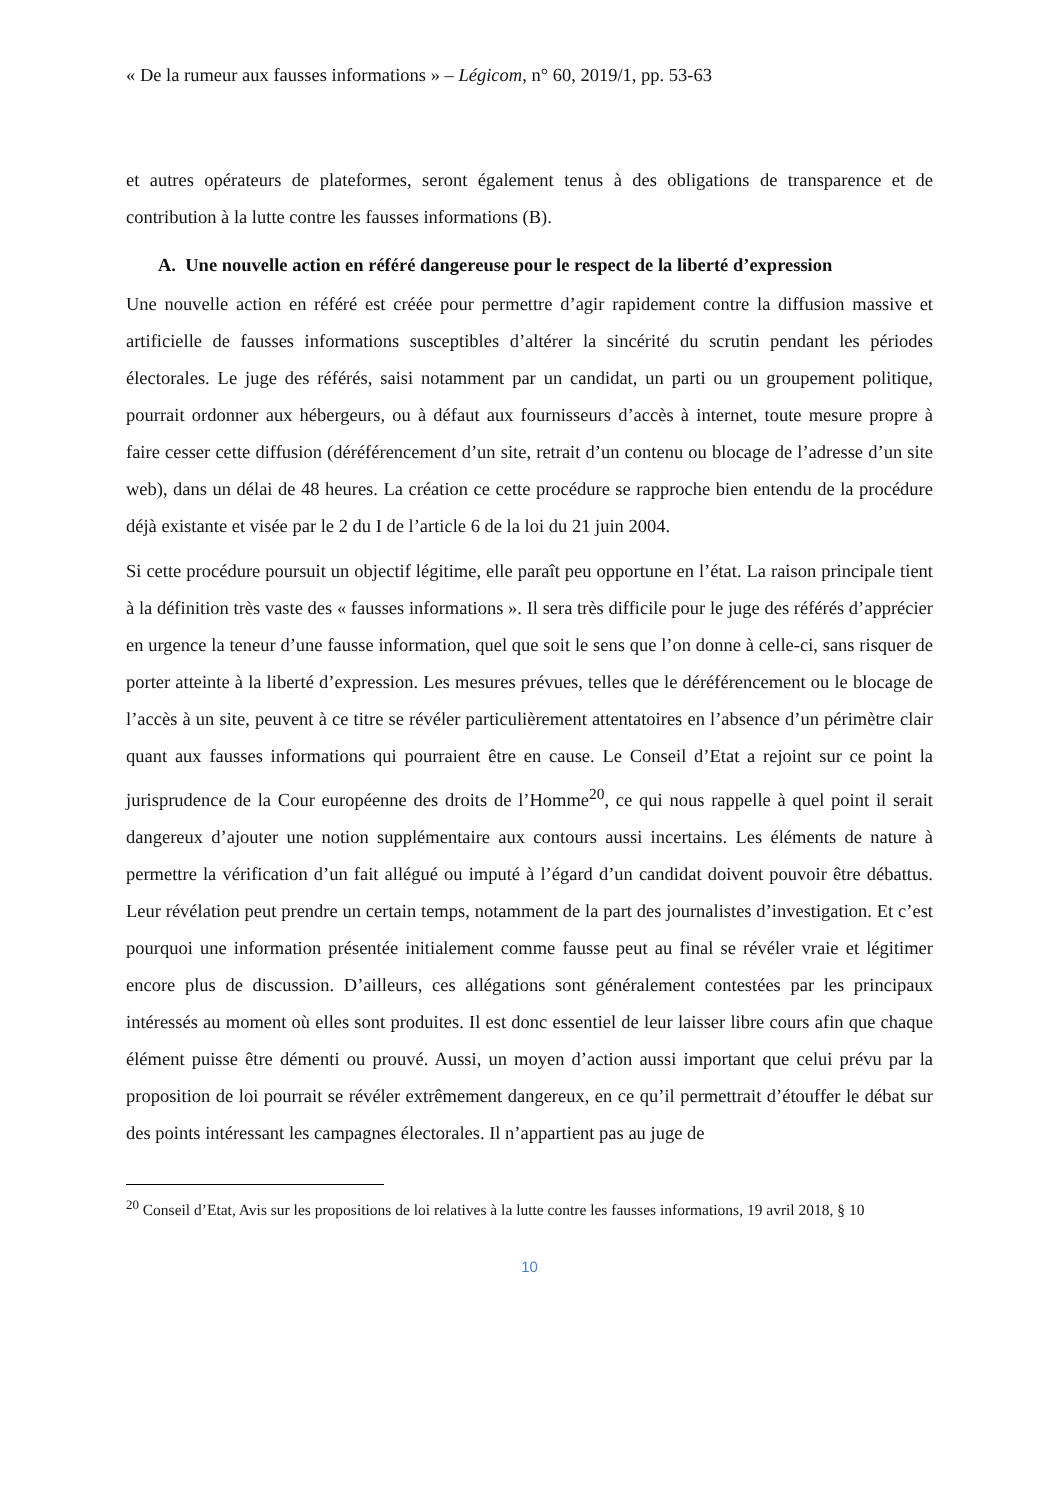« De la rumeur aux fausses informations » – Légicom, n° 60, 2019/1, pp. 53-63
et autres opérateurs de plateformes, seront également tenus à des obligations de transparence et de contribution à la lutte contre les fausses informations (B).
A. Une nouvelle action en référé dangereuse pour le respect de la liberté d’expression
Une nouvelle action en référé est créée pour permettre d’agir rapidement contre la diffusion massive et artificielle de fausses informations susceptibles d’altérer la sincérité du scrutin pendant les périodes électorales. Le juge des référés, saisi notamment par un candidat, un parti ou un groupement politique, pourrait ordonner aux hébergeurs, ou à défaut aux fournisseurs d’accès à internet, toute mesure propre à faire cesser cette diffusion (déréférencement d’un site, retrait d’un contenu ou blocage de l’adresse d’un site web), dans un délai de 48 heures. La création ce cette procédure se rapproche bien entendu de la procédure déjà existante et visée par le 2 du I de l’article 6 de la loi du 21 juin 2004.
Si cette procédure poursuit un objectif légitime, elle paraît peu opportune en l’état. La raison principale tient à la définition très vaste des « fausses informations ». Il sera très difficile pour le juge des référés d’apprécier en urgence la teneur d’une fausse information, quel que soit le sens que l’on donne à celle-ci, sans risquer de porter atteinte à la liberté d’expression. Les mesures prévues, telles que le déréférencement ou le blocage de l’accès à un site, peuvent à ce titre se révéler particulièrement attentatoires en l’absence d’un périmètre clair quant aux fausses informations qui pourraient être en cause. Le Conseil d’Etat a rejoint sur ce point la jurisprudence de la Cour européenne des droits de l’Homme<sup>20</sup>, ce qui nous rappelle à quel point il serait dangereux d’ajouter une notion supplémentaire aux contours aussi incertains. Les éléments de nature à permettre la vérification d’un fait allégué ou imputé à l’égard d’un candidat doivent pouvoir être débattus. Leur révélation peut prendre un certain temps, notamment de la part des journalistes d’investigation. Et c’est pourquoi une information présentée initialement comme fausse peut au final se révéler vraie et légitimer encore plus de discussion. D’ailleurs, ces allégations sont généralement contestées par les principaux intéressés au moment où elles sont produites. Il est donc essentiel de leur laisser libre cours afin que chaque élément puisse être démenti ou prouvé. Aussi, un moyen d’action aussi important que celui prévu par la proposition de loi pourrait se révéler extrêmement dangereux, en ce qu’il permettrait d’étouffer le débat sur des points intéressant les campagnes électorales. Il n’appartient pas au juge de
<sup>20</sup> Conseil d’Etat, Avis sur les propositions de loi relatives à la lutte contre les fausses informations, 19 avril 2018, § 10
10